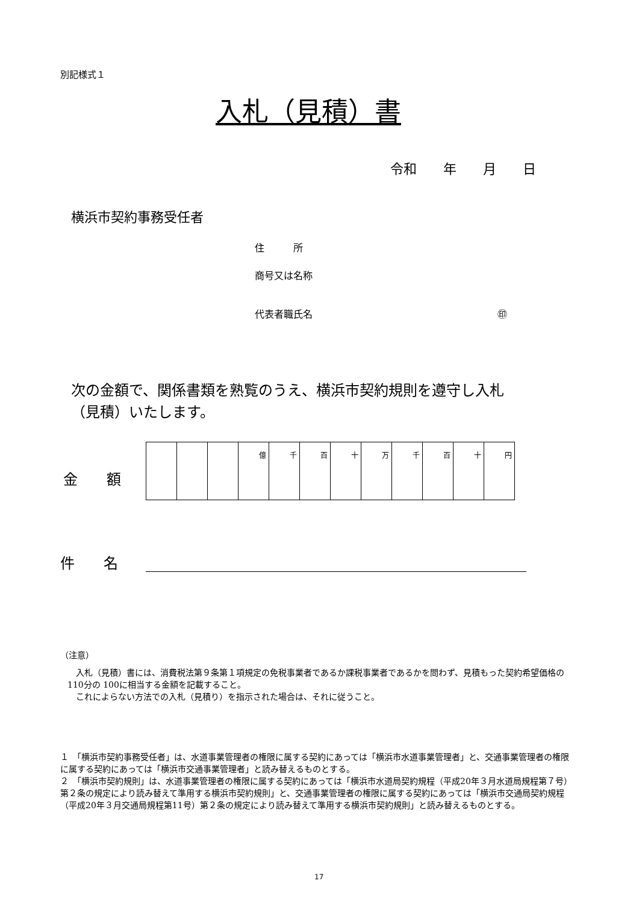別記様式１
入札（見積）書
令和　　年　　月　　日
横浜市契約事務受任者
住　　　所
商号又は名称
代表者職氏名 ㊞
次の金額で、関係書類を熟覧のうえ、横浜市契約規則を遵守し入札
（見積）いたします。
金　　額
| | | | 億 | 千 | 百 | 十 | 万 | 千 | 百 | 十 | 円 |
件　　名
（注意）
　入札（見積）書には、消費税法第９条第１項規定の免税事業者であるか課税事業者であるかを問わず、見積もった契約希望価格の110分の 100に相当する金額を記載すること。
　これによらない方法での入札（見積り）を指示された場合は、それに従うこと。
１　「横浜市契約事務受任者」は、水道事業管理者の権限に属する契約にあっては「横浜市水道事業管理者」と、交通事業管理者の権限に属する契約にあっては「横浜市交通事業管理者」と読み替えるものとする。
２　「横浜市契約規則」は、水道事業管理者の権限に属する契約にあっては「横浜市水道局契約規程（平成20年３月水道局規程第７号）第２条の規定により読み替えて準用する横浜市契約規則」と、交通事業管理者の権限に属する契約にあっては「横浜市交通局契約規程（平成20年３月交通局規程第11号）第２条の規定により読み替えて準用する横浜市契約規則」と読み替えるものとする。
17